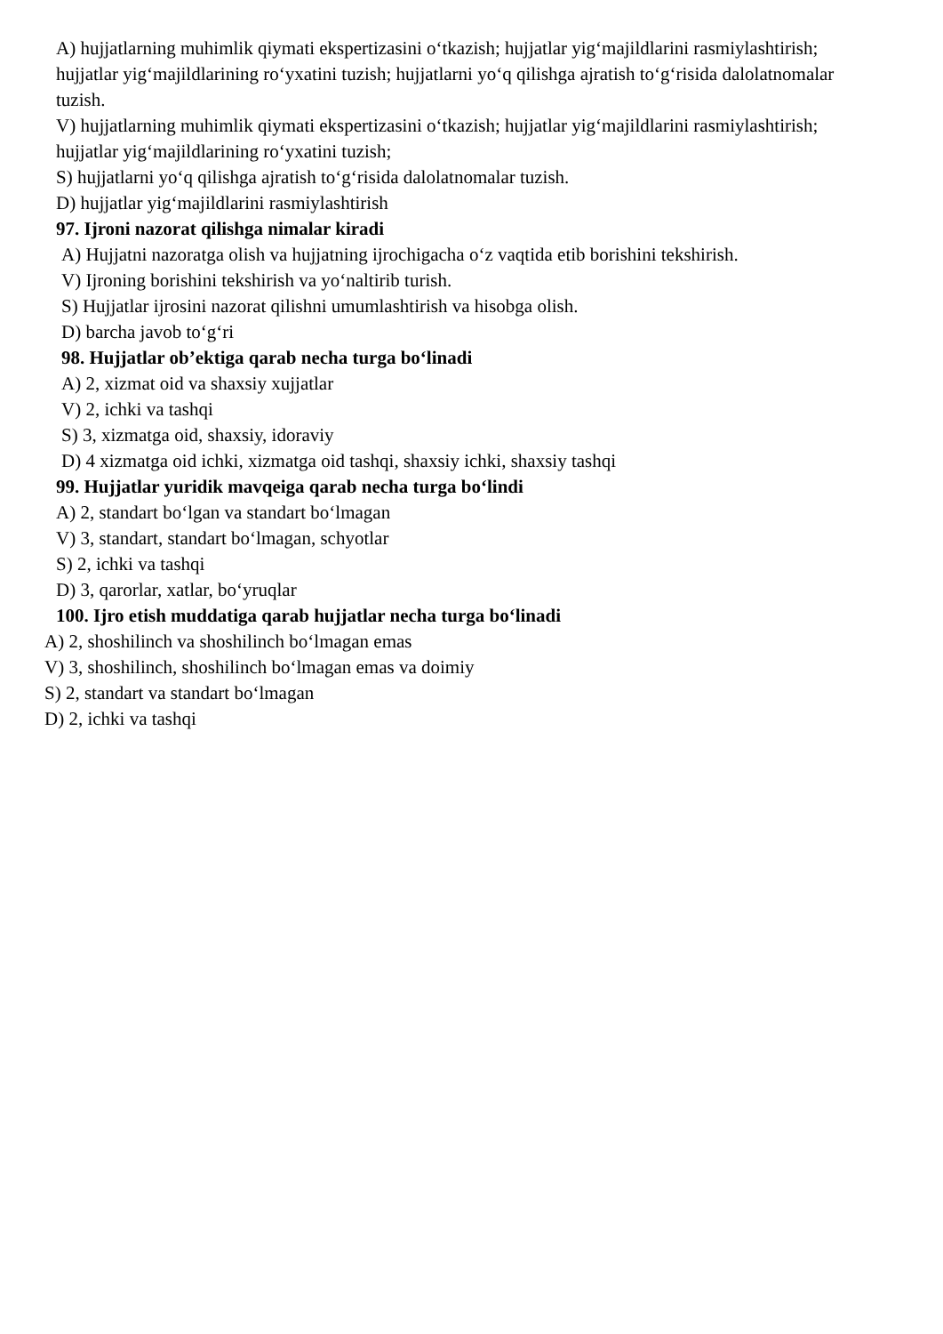A) hujjatlarning muhimlik qiymati ekspertizasini o‘tkazish; hujjatlar yig‘majildlarini rasmiylashtirish; hujjatlar yig‘majildlarining ro‘yxatini tuzish; hujjatlarni yo‘q qilishga ajratish to‘g‘risida dalolatnomalar tuzish.
V) hujjatlarning muhimlik qiymati ekspertizasini o‘tkazish; hujjatlar yig‘majildlarini rasmiylashtirish; hujjatlar yig‘majildlarining ro‘yxatini tuzish;
S) hujjatlarni yo‘q qilishga ajratish to‘g‘risida dalolatnomalar tuzish.
D) hujjatlar yig‘majildlarini rasmiylashtirish
97. Ijroni nazorat qilishga nimalar kiradi
A) Hujjatni nazoratga olish va hujjatning ijrochigacha o‘z vaqtida etib borishini tekshirish.
V) Ijroning borishini tekshirish va yo‘naltirib turish.
S) Hujjatlar ijrosini nazorat qilishni umumlashtirish va hisobga olish.
D) barcha javob to‘g‘ri
98. Hujjatlar ob’ektiga qarab necha turga bo‘linadi
A) 2, xizmat oid va shaxsiy xujjatlar
V) 2, ichki va tashqi
S) 3, xizmatga oid, shaxsiy, idoraviy
D) 4 xizmatga oid ichki, xizmatga oid tashqi, shaxsiy ichki, shaxsiy tashqi
99. Hujjatlar yuridik mavqeiga qarab necha turga bo‘lindi
A) 2, standart bo‘lgan va standart bo‘lmagan
V) 3, standart, standart bo‘lmagan, schyotlar
S) 2, ichki va tashqi
D) 3, qarorlar, xatlar, bo‘yruqlar
100. Ijro etish muddatiga qarab hujjatlar necha turga bo‘linadi
A) 2, shoshilinch va shoshilinch bo‘lmagan emas
V) 3, shoshilinch, shoshilinch bo‘lmagan emas va doimiy
S) 2, standart va standart bo‘lmagan
D) 2, ichki va tashqi